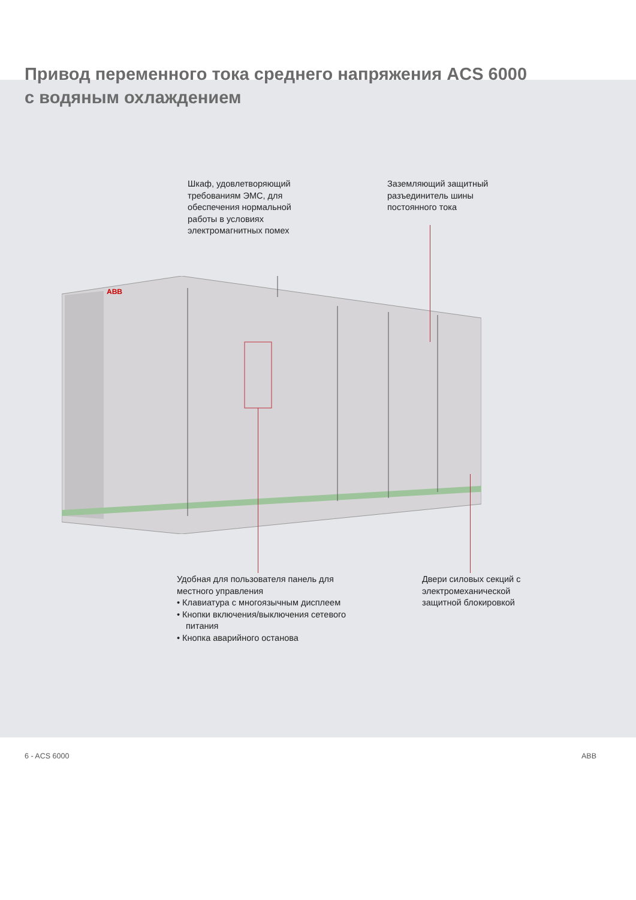Привод переменного тока среднего напряжения ACS 6000
с водяным охлаждением
Шкаф, удовлетворяющий требованиям ЭМС, для обеспечения нормальной работы в условиях электромагнитных помех
Заземляющий защитный разъединитель шины постоянного тока
ABB
Удобная для пользователя панель для местного управления
• Клавиатура с многоязычным дисплеем
• Кнопки включения/выключения сетевого питания
• Кнопка аварийного останова
Двери силовых секций с электромеханической защитной блокировкой
6 - ACS 6000 ABB